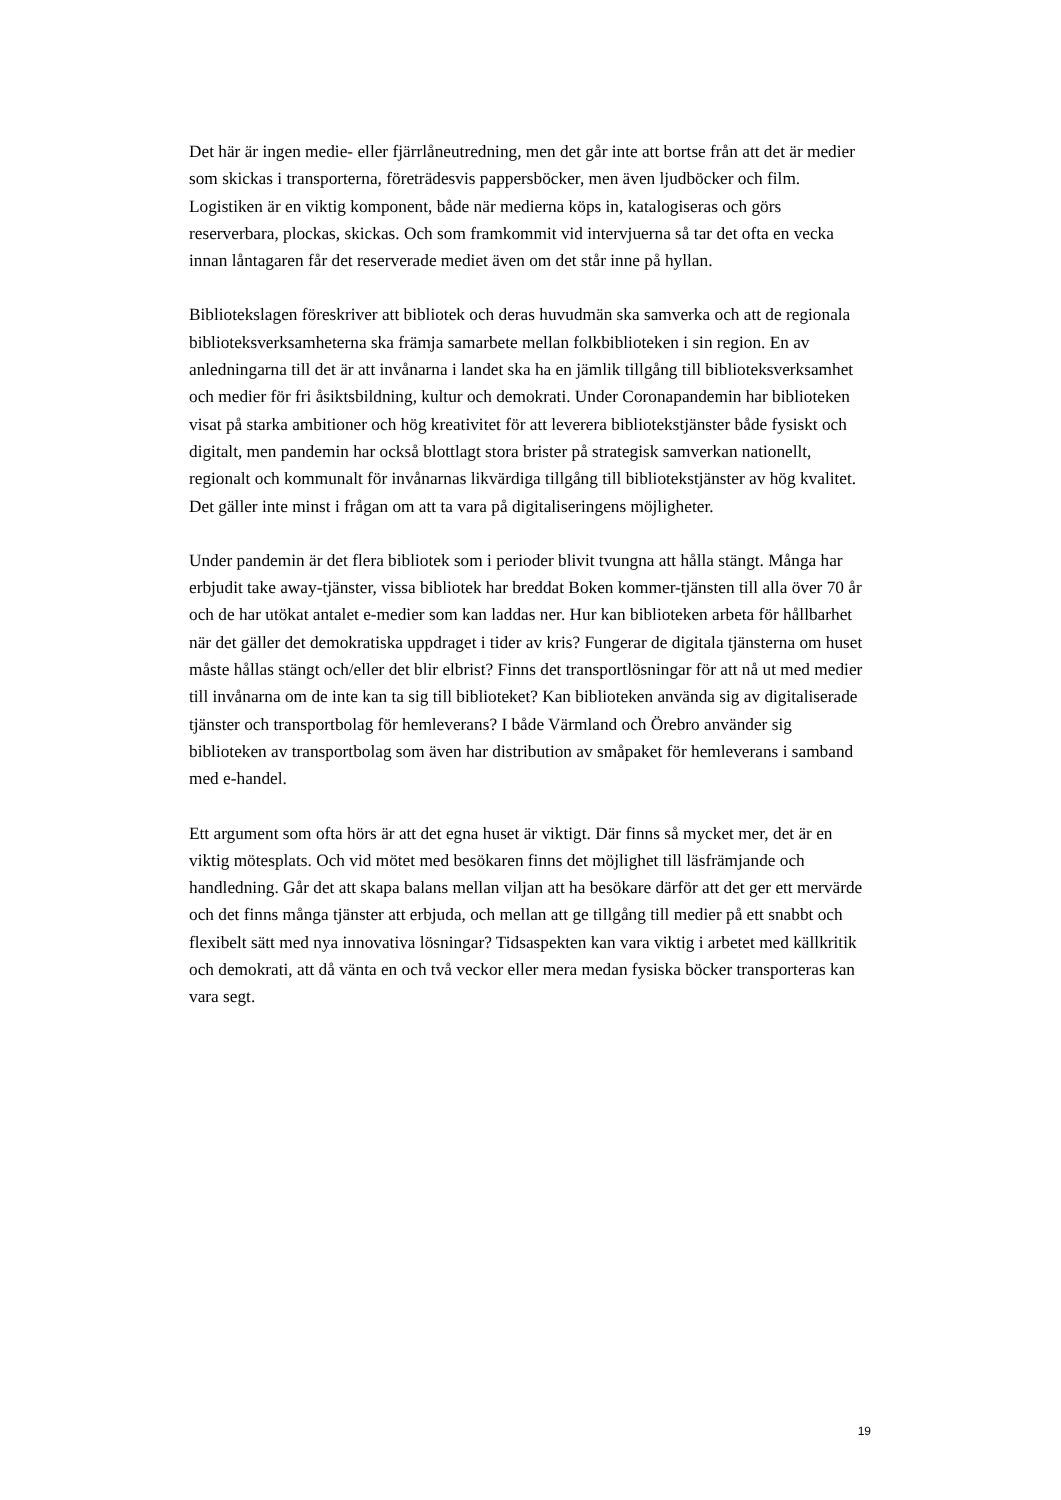Det här är ingen medie- eller fjärrlåneutredning, men det går inte att bortse från att det är medier som skickas i transporterna, företrädesvis pappersböcker, men även ljudböcker och film. Logistiken är en viktig komponent, både när medierna köps in, katalogiseras och görs reserverbara, plockas, skickas. Och som framkommit vid intervjuerna så tar det ofta en vecka innan låntagaren får det reserverade mediet även om det står inne på hyllan.
Bibliotekslagen föreskriver att bibliotek och deras huvudmän ska samverka och att de regionala biblioteksverksamheterna ska främja samarbete mellan folkbiblioteken i sin region. En av anledningarna till det är att invånarna i landet ska ha en jämlik tillgång till biblioteksverksamhet och medier för fri åsiktsbildning, kultur och demokrati. Under Coronapandemin har biblioteken visat på starka ambitioner och hög kreativitet för att leverera bibliotekstjänster både fysiskt och digitalt, men pandemin har också blottlagt stora brister på strategisk samverkan nationellt, regionalt och kommunalt för invånarnas likvärdiga tillgång till bibliotekstjänster av hög kvalitet. Det gäller inte minst i frågan om att ta vara på digitaliseringens möjligheter.
Under pandemin är det flera bibliotek som i perioder blivit tvungna att hålla stängt. Många har erbjudit take away-tjänster, vissa bibliotek har breddat Boken kommer-tjänsten till alla över 70 år och de har utökat antalet e-medier som kan laddas ner. Hur kan biblioteken arbeta för hållbarhet när det gäller det demokratiska uppdraget i tider av kris? Fungerar de digitala tjänsterna om huset måste hållas stängt och/eller det blir elbrist? Finns det transportlösningar för att nå ut med medier till invånarna om de inte kan ta sig till biblioteket? Kan biblioteken använda sig av digitaliserade tjänster och transportbolag för hemleverans? I både Värmland och Örebro använder sig biblioteken av transportbolag som även har distribution av småpaket för hemleverans i samband med e-handel.
Ett argument som ofta hörs är att det egna huset är viktigt. Där finns så mycket mer, det är en viktig mötesplats. Och vid mötet med besökaren finns det möjlighet till läsfrämjande och handledning. Går det att skapa balans mellan viljan att ha besökare därför att det ger ett mervärde och det finns många tjänster att erbjuda, och mellan att ge tillgång till medier på ett snabbt och flexibelt sätt med nya innovativa lösningar? Tidsaspekten kan vara viktig i arbetet med källkritik och demokrati, att då vänta en och två veckor eller mera medan fysiska böcker transporteras kan vara segt.
19